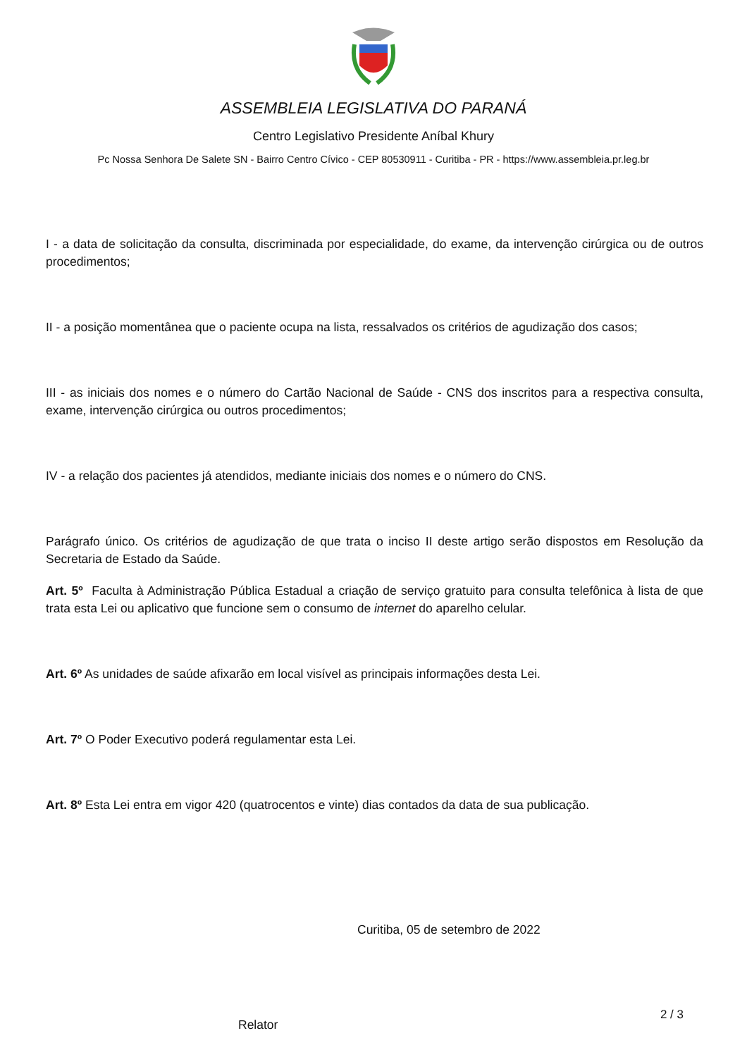ASSEMBLEIA LEGISLATIVA DO PARANÁ
Centro Legislativo Presidente Aníbal Khury
Pc Nossa Senhora De Salete SN - Bairro Centro Cívico - CEP 80530911 - Curitiba - PR - https://www.assembleia.pr.leg.br
I - a data de solicitação da consulta, discriminada por especialidade, do exame, da intervenção cirúrgica ou de outros procedimentos;
II - a posição momentânea que o paciente ocupa na lista, ressalvados os critérios de agudização dos casos;
III - as iniciais dos nomes e o número do Cartão Nacional de Saúde - CNS dos inscritos para a respectiva consulta, exame, intervenção cirúrgica ou outros procedimentos;
IV - a relação dos pacientes já atendidos, mediante iniciais dos nomes e o número do CNS.
Parágrafo único. Os critérios de agudização de que trata o inciso II deste artigo serão dispostos em Resolução da Secretaria de Estado da Saúde.
Art. 5º Faculta à Administração Pública Estadual a criação de serviço gratuito para consulta telefônica à lista de que trata esta Lei ou aplicativo que funcione sem o consumo de internet do aparelho celular.
Art. 6º As unidades de saúde afixarão em local visível as principais informações desta Lei.
Art. 7º O Poder Executivo poderá regulamentar esta Lei.
Art. 8º Esta Lei entra em vigor 420 (quatrocentos e vinte) dias contados da data de sua publicação.
Curitiba, 05 de setembro de 2022
Relator
2 / 3